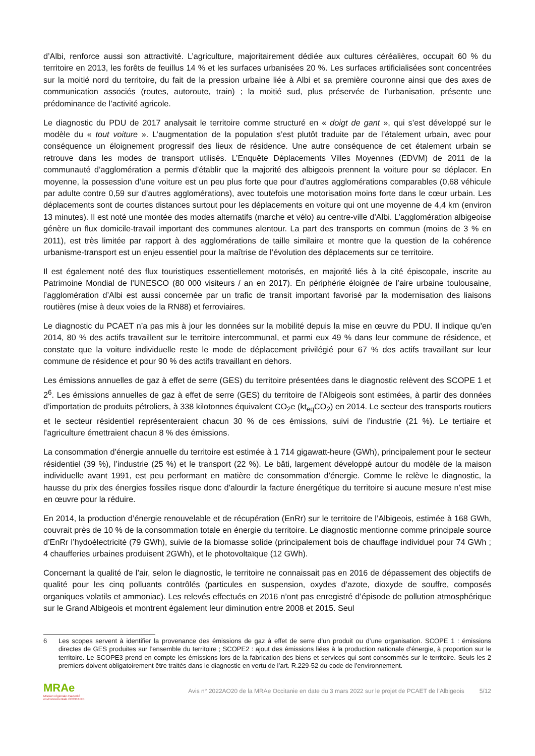d’Albi, renforce aussi son attractivité. L’agriculture, majoritairement dédiée aux cultures céréalières, occupait 60 % du territoire en 2013, les forêts de feuillus 14 % et les surfaces urbanisées 20 %. Les surfaces artificialisées sont concentrées sur la moitié nord du territoire, du fait de la pression urbaine liée à Albi et sa première couronne ainsi que des axes de communication associés (routes, autoroute, train) ; la moitié sud, plus préservée de l’urbanisation, présente une prédominance de l’activité agricole.
Le diagnostic du PDU de 2017 analysait le territoire comme structuré en « doigt de gant », qui s’est développé sur le modèle du « tout voiture ». L’augmentation de la population s’est plutôt traduite par de l’étalement urbain, avec pour conséquence un éloignement progressif des lieux de résidence. Une autre conséquence de cet étalement urbain se retrouve dans les modes de transport utilisés. L’Enquête Déplacements Villes Moyennes (EDVM) de 2011 de la communauté d’agglomération a permis d’établir que la majorité des albigeois prennent la voiture pour se déplacer. En moyenne, la possession d’une voiture est un peu plus forte que pour d’autres agglomérations comparables (0,68 véhicule par adulte contre 0,59 sur d’autres agglomérations), avec toutefois une motorisation moins forte dans le cœur urbain. Les déplacements sont de courtes distances surtout pour les déplacements en voiture qui ont une moyenne de 4,4 km (environ 13 minutes). Il est noté une montée des modes alternatifs (marche et vélo) au centre-ville d’Albi. L’agglomération albigeoise génère un flux domicile-travail important des communes alentour. La part des transports en commun (moins de 3 % en 2011), est très limitée par rapport à des agglomérations de taille similaire et montre que la question de la cohérence urbanisme-transport est un enjeu essentiel pour la maîtrise de l’évolution des déplacements sur ce territoire.
Il est également noté des flux touristiques essentiellement motorisés, en majorité liés à la cité épiscopale, inscrite au Patrimoine Mondial de l’UNESCO (80 000 visiteurs / an en 2017). En périphérie éloignée de l’aire urbaine toulousaine, l’agglomération d’Albi est aussi concernée par un trafic de transit important favorisé par la modernisation des liaisons routières (mise à deux voies de la RN88) et ferroviaires.
Le diagnostic du PCAET n’a pas mis à jour les données sur la mobilité depuis la mise en œuvre du PDU. Il indique qu’en 2014, 80 % des actifs travaillent sur le territoire intercommunal, et parmi eux 49 % dans leur commune de résidence, et constate que la voiture individuelle reste le mode de déplacement privilégié pour 67 % des actifs travaillant sur leur commune de résidence et pour 90 % des actifs travaillant en dehors.
Les émissions annuelles de gaz à effet de serre (GES) du territoire présentées dans le diagnostic relèvent des SCOPE 1 et 2<sup>6</sup>. Les émissions annuelles de gaz à effet de serre (GES) du territoire de l’Albigeois sont estimées, à partir des données d’importation de produits pétroliers, à 338 kilotonnes équivalent CO<sub>2</sub>e (kt<sub>eq</sub>CO<sub>2</sub>) en 2014. Le secteur des transports routiers et le secteur résidentiel représenteraient chacun 30 % de ces émissions, suivi de l’industrie (21 %). Le tertiaire et l’agriculture émettraient chacun 8 % des émissions.
La consommation d’énergie annuelle du territoire est estimée à 1 714 gigawatt-heure (GWh), principalement pour le secteur résidentiel (39 %), l’industrie (25 %) et le transport (22 %). Le bâti, largement développé autour du modèle de la maison individuelle avant 1991, est peu performant en matière de consommation d’énergie. Comme le relève le diagnostic, la hausse du prix des énergies fossiles risque donc d’alourdir la facture énergétique du territoire si aucune mesure n’est mise en œuvre pour la réduire.
En 2014, la production d’énergie renouvelable et de récupération (EnRr) sur le territoire de l’Albigeois, estimée à 168 GWh, couvrait près de 10 % de la consommation totale en énergie du territoire. Le diagnostic mentionne comme principale source d’EnRr l’hydoélectricité (79 GWh), suivie de la biomasse solide (principalement bois de chauffage individuel pour 74 GWh ; 4 chaufferies urbaines produisent 2GWh), et le photovoltaïque (12 GWh).
Concernant la qualité de l’air, selon le diagnostic, le territoire ne connaissait pas en 2016 de dépassement des objectifs de qualité pour les cinq polluants contrôlés (particules en suspension, oxydes d’azote, dioxyde de souffre, composés organiques volatils et ammoniac). Les relevés effectués en 2016 n’ont pas enregistré d’épisode de pollution atmosphérique sur le Grand Albigeois et montrent également leur diminution entre 2008 et 2015. Seul
6 Les scopes servent à identifier la provenance des émissions de gaz à effet de serre d’un produit ou d’une organisation. SCOPE 1 : émissions directes de GES produites sur l’ensemble du territoire ; SCOPE2 : ajout des émissions liées à la production nationale d’énergie, à proportion sur le territoire. Le SCOPE3 prend en compte les émissions lors de la fabrication des biens et services qui sont consommés sur le territoire. Seuls les 2 premiers doivent obligatoirement être traités dans le diagnostic en vertu de l’art. R.229-52 du code de l’environnement.
MRAe
Mission régionale d'autorité environnementale OCCITANIE
Avis n° 2022AO20 de la MRAe Occitanie en date du 3 mars 2022 sur le projet de PCAET de l’Albigeois
5/12